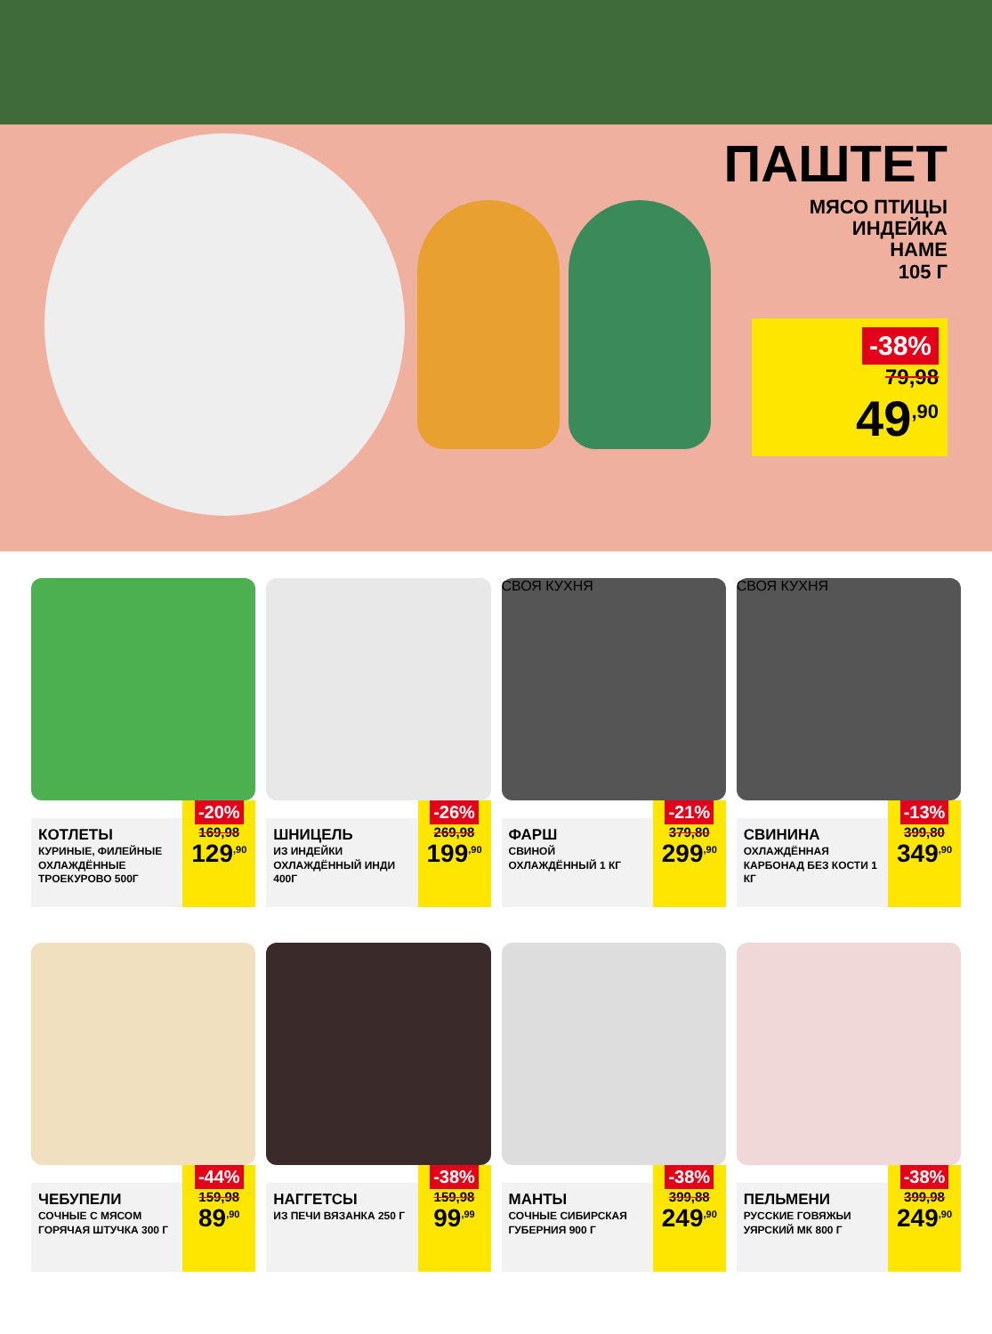ПАШТЕТ
МЯСО ПТИЦЫ
ИНДЕЙКА
HAME
105 Г
-38%
79,98
49<sup>,90</sup>
КОТЛЕТЫ
КУРИНЫЕ, ФИЛЕЙНЫЕ ОХЛАЖДЁННЫЕ ТРОЕКУРОВО 500Г
-20%
169,98
129<sup>,90</sup>
ШНИЦЕЛЬ
ИЗ ИНДЕЙКИ ОХЛАЖДЁННЫЙ ИНДИ 400Г
-26%
269,98
199<sup>,90</sup>
СВОЯ КУХНЯ
ФАРШ
СВИНОЙ ОХЛАЖДЁННЫЙ 1 КГ
-21%
379,80
299<sup>,90</sup>
СВОЯ КУХНЯ
СВИНИНА
ОХЛАЖДЁННАЯ КАРБОНАД БЕЗ КОСТИ 1 КГ
-13%
399,80
349<sup>,90</sup>
ЧЕБУПЕЛИ
СОЧНЫЕ С МЯСОМ ГОРЯЧАЯ ШТУЧКА 300 Г
-44%
159,98
89<sup>,90</sup>
НАГГЕТСЫ
ИЗ ПЕЧИ ВЯЗАНКА 250 Г
-38%
159,98
99<sup>,99</sup>
МАНТЫ
СОЧНЫЕ СИБИРСКАЯ ГУБЕРНИЯ 900 Г
-38%
399,88
249<sup>,90</sup>
ПЕЛЬМЕНИ
РУССКИЕ ГОВЯЖЬИ УЯРСКИЙ МК 800 Г
-38%
399,98
249<sup>,90</sup>